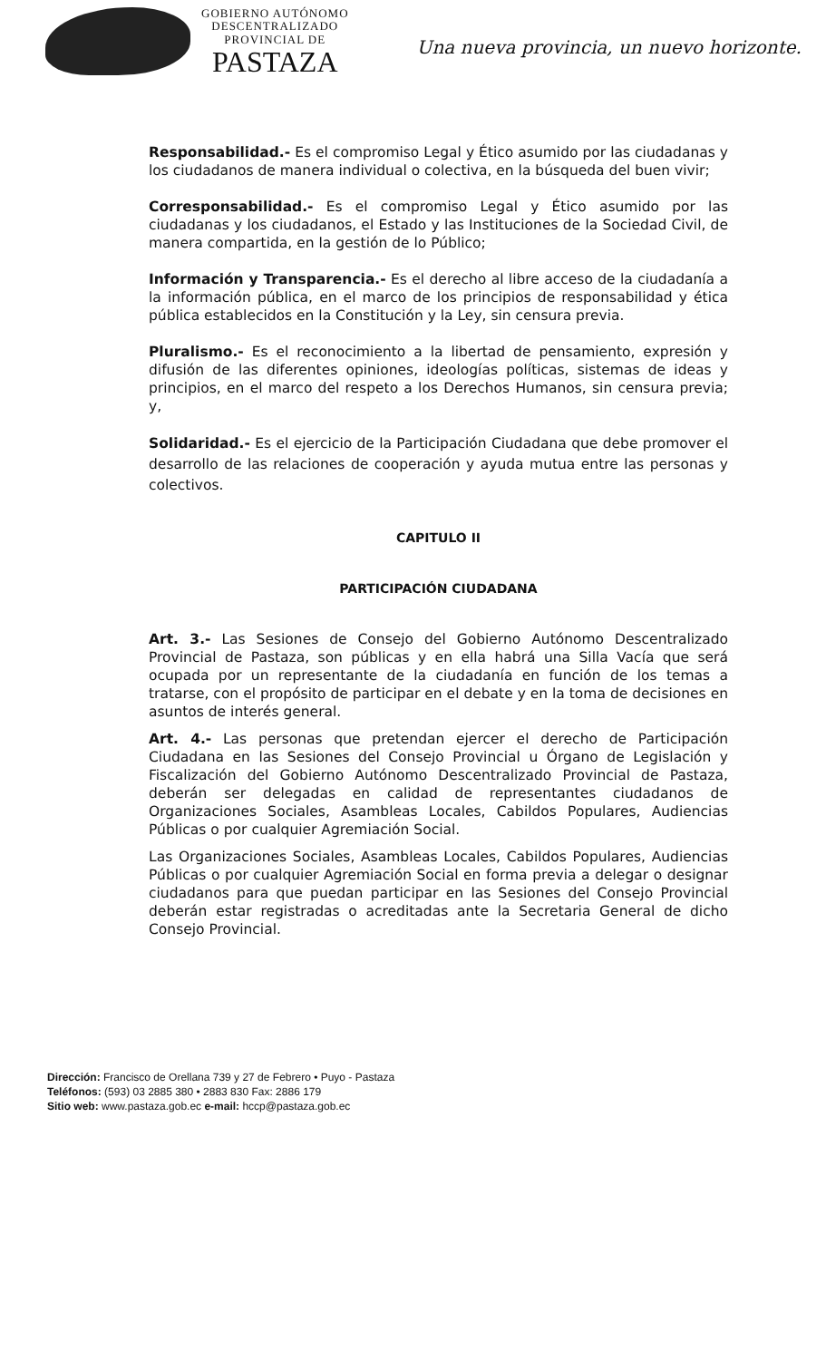GOBIERNO AUTÓNOMO
DESCENTRALIZADO
PROVINCIAL DE
PASTAZA
Una nueva provincia, un nuevo horizonte.
Responsabilidad.- Es el compromiso Legal y Ético asumido por las ciudadanas y los ciudadanos de manera individual o colectiva, en la búsqueda del buen vivir;
Corresponsabilidad.- Es el compromiso Legal y Ético asumido por las ciudadanas y los ciudadanos, el Estado y las Instituciones de la Sociedad Civil, de manera compartida, en la gestión de lo Público;
Información y Transparencia.- Es el derecho al libre acceso de la ciudadanía a la información pública, en el marco de los principios de responsabilidad y ética pública establecidos en la Constitución y la Ley, sin censura previa.
Pluralismo.- Es el reconocimiento a la libertad de pensamiento, expresión y difusión de las diferentes opiniones, ideologías políticas, sistemas de ideas y principios, en el marco del respeto a los Derechos Humanos, sin censura previa; y,
Solidaridad.- Es el ejercicio de la Participación Ciudadana que debe promover el desarrollo de las relaciones de cooperación y ayuda mutua entre las personas y colectivos.
CAPITULO II
PARTICIPACIÓN CIUDADANA
Art. 3.- Las Sesiones de Consejo del Gobierno Autónomo Descentralizado Provincial de Pastaza, son públicas y en ella habrá una Silla Vacía que será ocupada por un representante de la ciudadanía en función de los temas a tratarse, con el propósito de participar en el debate y en la toma de decisiones en asuntos de interés general.
Art. 4.- Las personas que pretendan ejercer el derecho de Participación Ciudadana en las Sesiones del Consejo Provincial u Órgano de Legislación y Fiscalización del Gobierno Autónomo Descentralizado Provincial de Pastaza, deberán ser delegadas en calidad de representantes ciudadanos de Organizaciones Sociales, Asambleas Locales, Cabildos Populares, Audiencias Públicas o por cualquier Agremiación Social.
Las Organizaciones Sociales, Asambleas Locales, Cabildos Populares, Audiencias Públicas o por cualquier Agremiación Social en forma previa a delegar o designar ciudadanos para que puedan participar en las Sesiones del Consejo Provincial deberán estar registradas o acreditadas ante la Secretaria General de dicho Consejo Provincial.
Dirección: Francisco de Orellana 739 y 27 de Febrero • Puyo - Pastaza
Teléfonos: (593) 03 2885 380 • 2883 830 Fax: 2886 179
Sitio web: www.pastaza.gob.ec e-mail: hccp@pastaza.gob.ec